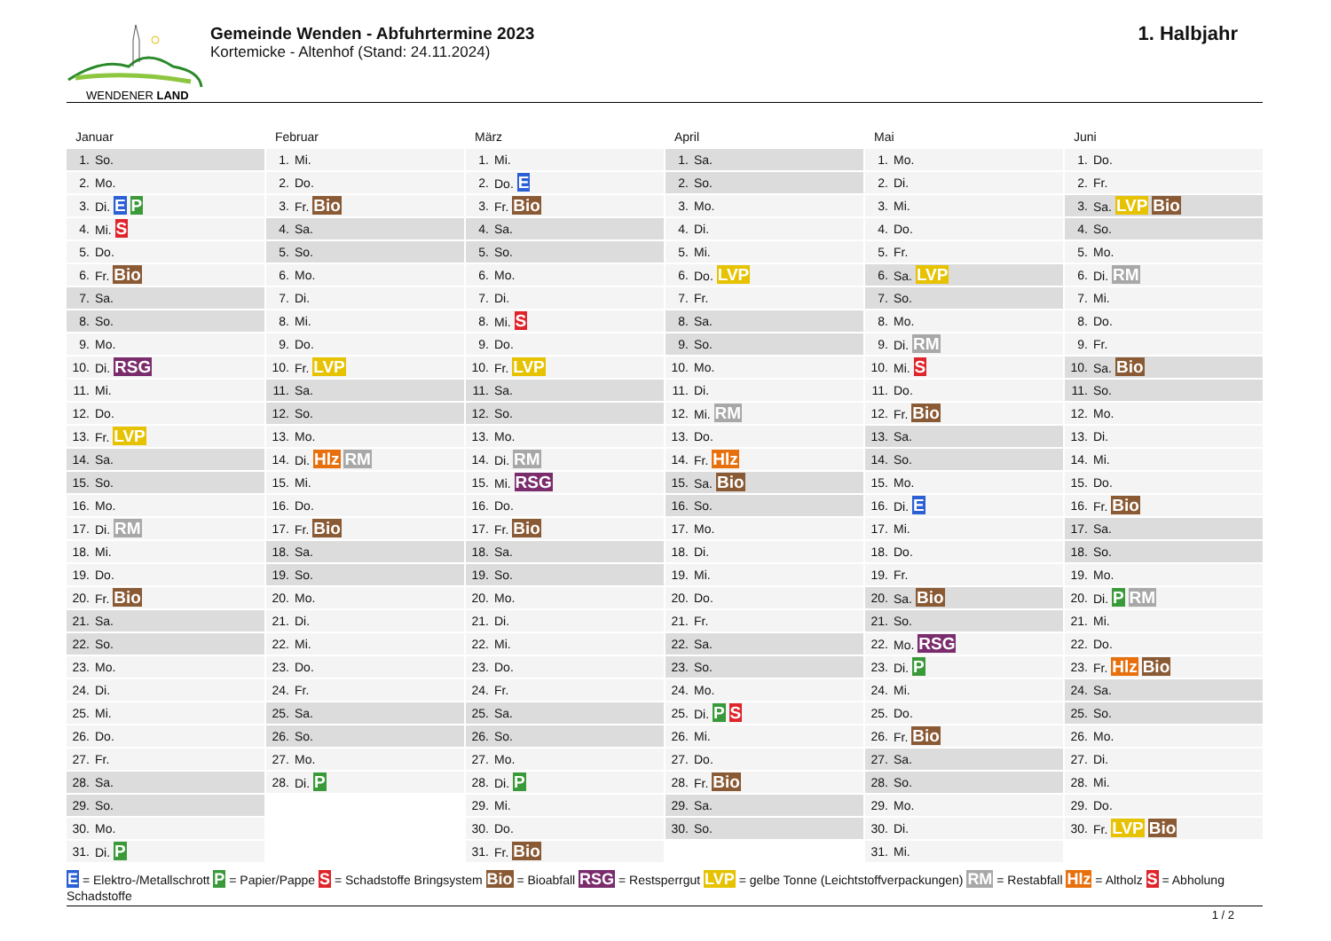WENDENER LAND
Gemeinde Wenden - Abfuhrtermine 2023
Kortemicke - Altenhof (Stand: 24.11.2024)
1. Halbjahr
Januar
| 1. | So. |
| 2. | Mo. |
| 3. | Di. E P |
| 4. | Mi. S |
| 5. | Do. |
| 6. | Fr. Bio |
| 7. | Sa. |
| 8. | So. |
| 9. | Mo. |
| 10. | Di. RSG |
| 11. | Mi. |
| 12. | Do. |
| 13. | Fr. LVP |
| 14. | Sa. |
| 15. | So. |
| 16. | Mo. |
| 17. | Di. RM |
| 18. | Mi. |
| 19. | Do. |
| 20. | Fr. Bio |
| 21. | Sa. |
| 22. | So. |
| 23. | Mo. |
| 24. | Di. |
| 25. | Mi. |
| 26. | Do. |
| 27. | Fr. |
| 28. | Sa. |
| 29. | So. |
| 30. | Mo. |
| 31. | Di. P |
Februar
| 1. | Mi. |
| 2. | Do. |
| 3. | Fr. Bio |
| 4. | Sa. |
| 5. | So. |
| 6. | Mo. |
| 7. | Di. |
| 8. | Mi. |
| 9. | Do. |
| 10. | Fr. LVP |
| 11. | Sa. |
| 12. | So. |
| 13. | Mo. |
| 14. | Di. Hlz RM |
| 15. | Mi. |
| 16. | Do. |
| 17. | Fr. Bio |
| 18. | Sa. |
| 19. | So. |
| 20. | Mo. |
| 21. | Di. |
| 22. | Mi. |
| 23. | Do. |
| 24. | Fr. |
| 25. | Sa. |
| 26. | So. |
| 27. | Mo. |
| 28. | Di. P |
März
| 1. | Mi. |
| 2. | Do. E |
| 3. | Fr. Bio |
| 4. | Sa. |
| 5. | So. |
| 6. | Mo. |
| 7. | Di. |
| 8. | Mi. S |
| 9. | Do. |
| 10. | Fr. LVP |
| 11. | Sa. |
| 12. | So. |
| 13. | Mo. |
| 14. | Di. RM |
| 15. | Mi. RSG |
| 16. | Do. |
| 17. | Fr. Bio |
| 18. | Sa. |
| 19. | So. |
| 20. | Mo. |
| 21. | Di. |
| 22. | Mi. |
| 23. | Do. |
| 24. | Fr. |
| 25. | Sa. |
| 26. | So. |
| 27. | Mo. |
| 28. | Di. P |
| 29. | Mi. |
| 30. | Do. |
| 31. | Fr. Bio |
April
| 1. | Sa. |
| 2. | So. |
| 3. | Mo. |
| 4. | Di. |
| 5. | Mi. |
| 6. | Do. LVP |
| 7. | Fr. |
| 8. | Sa. |
| 9. | So. |
| 10. | Mo. |
| 11. | Di. |
| 12. | Mi. RM |
| 13. | Do. |
| 14. | Fr. Hlz |
| 15. | Sa. Bio |
| 16. | So. |
| 17. | Mo. |
| 18. | Di. |
| 19. | Mi. |
| 20. | Do. |
| 21. | Fr. |
| 22. | Sa. |
| 23. | So. |
| 24. | Mo. |
| 25. | Di. P S |
| 26. | Mi. |
| 27. | Do. |
| 28. | Fr. Bio |
| 29. | Sa. |
| 30. | So. |
Mai
| 1. | Mo. |
| 2. | Di. |
| 3. | Mi. |
| 4. | Do. |
| 5. | Fr. |
| 6. | Sa. LVP |
| 7. | So. |
| 8. | Mo. |
| 9. | Di. RM |
| 10. | Mi. S |
| 11. | Do. |
| 12. | Fr. Bio |
| 13. | Sa. |
| 14. | So. |
| 15. | Mo. |
| 16. | Di. E |
| 17. | Mi. |
| 18. | Do. |
| 19. | Fr. |
| 20. | Sa. Bio |
| 21. | So. |
| 22. | Mo. RSG |
| 23. | Di. P |
| 24. | Mi. |
| 25. | Do. |
| 26. | Fr. Bio |
| 27. | Sa. |
| 28. | So. |
| 29. | Mo. |
| 30. | Di. |
| 31. | Mi. |
Juni
| 1. | Do. |
| 2. | Fr. |
| 3. | Sa. LVP Bio |
| 4. | So. |
| 5. | Mo. |
| 6. | Di. RM |
| 7. | Mi. |
| 8. | Do. |
| 9. | Fr. |
| 10. | Sa. Bio |
| 11. | So. |
| 12. | Mo. |
| 13. | Di. |
| 14. | Mi. |
| 15. | Do. |
| 16. | Fr. Bio |
| 17. | Sa. |
| 18. | So. |
| 19. | Mo. |
| 20. | Di. P RM |
| 21. | Mi. |
| 22. | Do. |
| 23. | Fr. Hlz Bio |
| 24. | Sa. |
| 25. | So. |
| 26. | Mo. |
| 27. | Di. |
| 28. | Mi. |
| 29. | Do. |
| 30. | Fr. LVP Bio |
E = Elektro-/Metallschrott P = Papier/Pappe S = Schadstoffe Bringsystem Bio = Bioabfall RSG = Restsperrgut LVP = gelbe Tonne (Leichtstoffverpackungen) RM = Restabfall Hlz = Altholz S = Abholung Schadstoffe
1 / 2